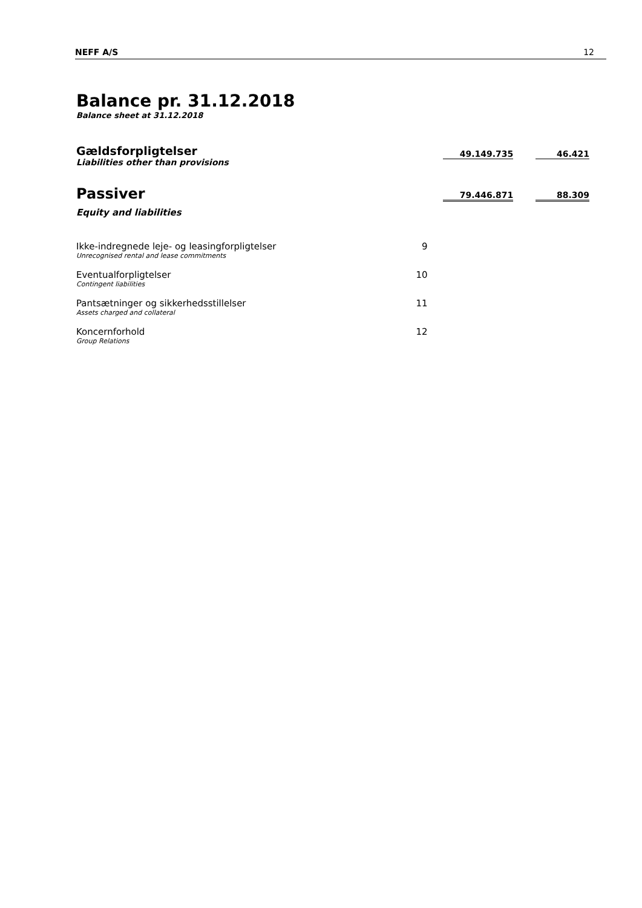NEFF A/S 12
Balance pr. 31.12.2018
Balance sheet at 31.12.2018
| Gældsforpligtelser Liabilities other than provisions | | | 49.149.735 | | 46.421 |
| Passiver Equity and liabilities | | | 79.446.871 | | 88.309 |
| Ikke-indregnede leje- og leasingforpligtelser Unrecognised rental and lease commitments | 9 | | | | |
| Eventualforpligtelser Contingent liabilities | 10 | | | | |
| Pantsætninger og sikkerhedsstillelser Assets charged and collateral | 11 | | | | |
| Koncernforhold Group Relations | 12 | | | | |